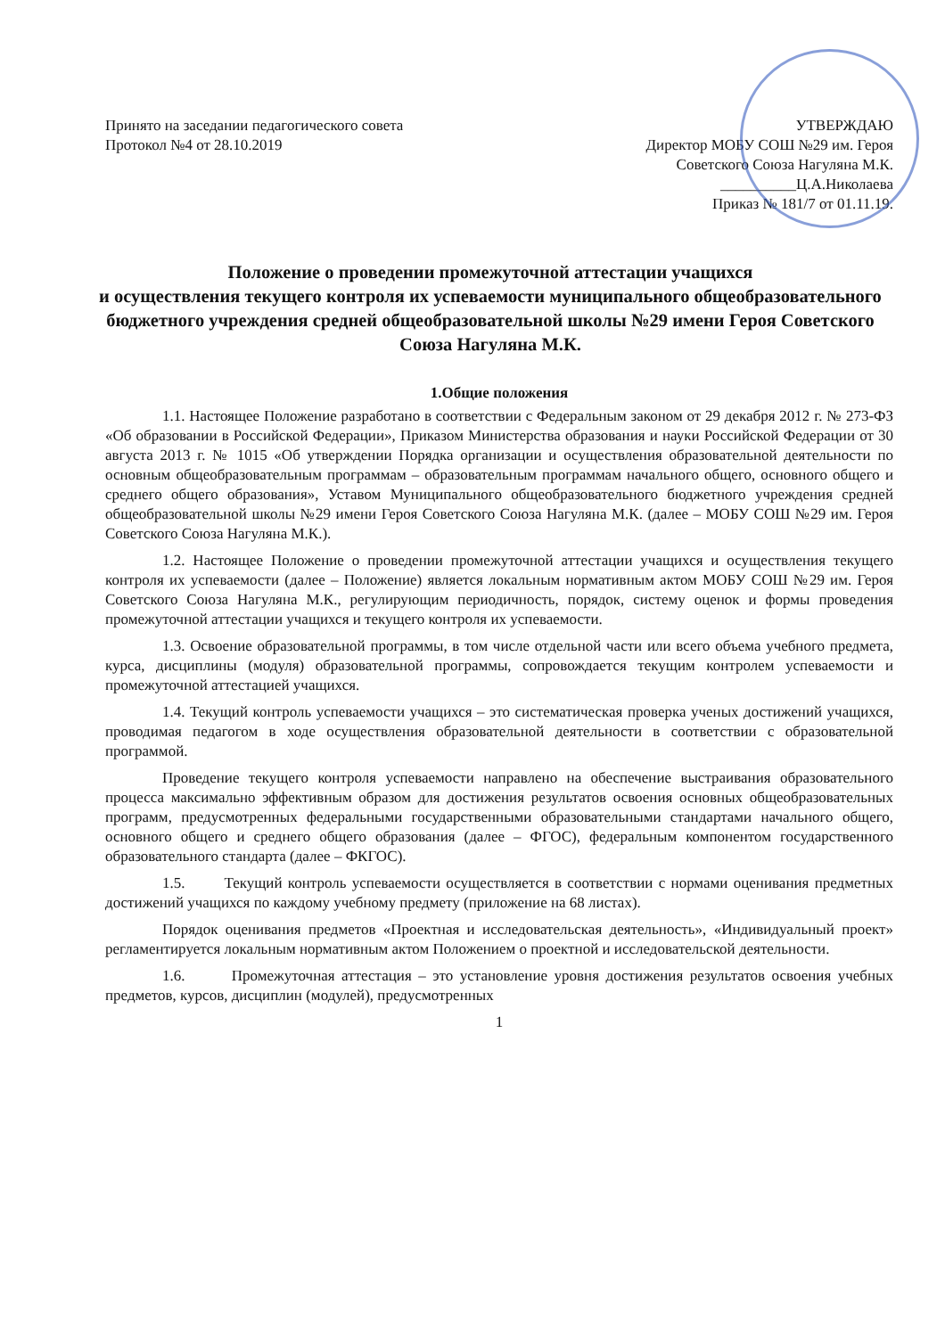Принято на заседании педагогического совета
Протокол №4 от 28.10.2019
УТВЕРЖДАЮ
Директор МОБУ СОШ №29 им. Героя
Советского Союза Нагуляна М.К.
__________Ц.А.Николаева
Приказ № 181/7 от 01.11.19.
Положение о проведении промежуточной аттестации учащихся
и осуществления текущего контроля их успеваемости муниципального общеобразовательного бюджетного учреждения средней общеобразовательной школы №29 имени Героя Советского Союза Нагуляна М.К.
1.Общие положения
1.1. Настоящее Положение разработано в соответствии с Федеральным законом от 29 декабря 2012 г. № 273-ФЗ «Об образовании в Российской Федерации», Приказом Министерства образования и науки Российской Федерации от 30 августа 2013 г. № 1015 «Об утверждении Порядка организации и осуществления образовательной деятельности по основным общеобразовательным программам – образовательным программам начального общего, основного общего и среднего общего образования», Уставом Муниципального общеобразовательного бюджетного учреждения средней общеобразовательной школы №29 имени Героя Советского Союза Нагуляна М.К. (далее – МОБУ СОШ №29 им. Героя Советского Союза Нагуляна М.К.).
1.2. Настоящее Положение о проведении промежуточной аттестации учащихся и осуществления текущего контроля их успеваемости (далее – Положение) является локальным нормативным актом МОБУ СОШ №29 им. Героя Советского Союза Нагуляна М.К., регулирующим периодичность, порядок, систему оценок и формы проведения промежуточной аттестации учащихся и текущего контроля их успеваемости.
1.3. Освоение образовательной программы, в том числе отдельной части или всего объема учебного предмета, курса, дисциплины (модуля) образовательной программы, сопровождается текущим контролем успеваемости и промежуточной аттестацией учащихся.
1.4. Текущий контроль успеваемости учащихся – это систематическая проверка ученых достижений учащихся, проводимая педагогом в ходе осуществления образовательной деятельности в соответствии с образовательной программой.
Проведение текущего контроля успеваемости направлено на обеспечение выстраивания образовательного процесса максимально эффективным образом для достижения результатов освоения основных общеобразовательных программ, предусмотренных федеральными государственными образовательными стандартами начального общего, основного общего и среднего общего образования (далее – ФГОС), федеральным компонентом государственного образовательного стандарта (далее – ФКГОС).
1.5. Текущий контроль успеваемости осуществляется в соответствии с нормами оценивания предметных достижений учащихся по каждому учебному предмету (приложение на 68 листах).
Порядок оценивания предметов «Проектная и исследовательская деятельность», «Индивидуальный проект» регламентируется локальным нормативным актом Положением о проектной и исследовательской деятельности.
1.6. Промежуточная аттестация – это установление уровня достижения результатов освоения учебных предметов, курсов, дисциплин (модулей), предусмотренных
1